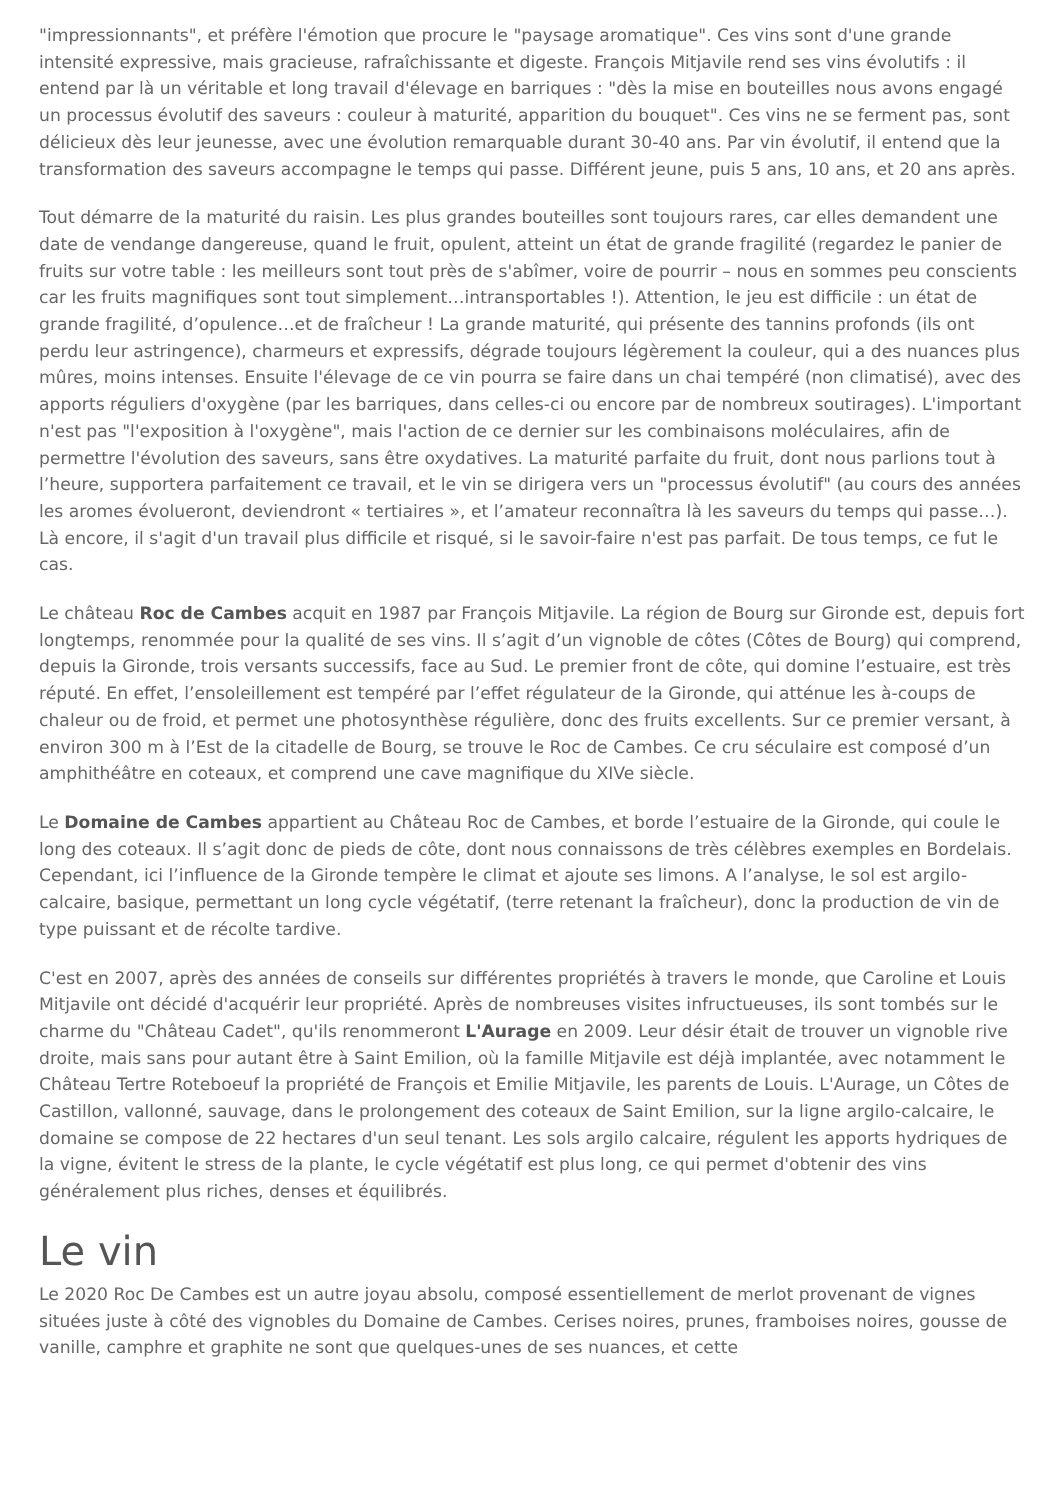"impressionnants", et préfère l'émotion que procure le "paysage aromatique". Ces vins sont d'une grande intensité expressive, mais gracieuse, rafraîchissante et digeste. François Mitjavile rend ses vins évolutifs : il entend par là un véritable et long travail d'élevage en barriques : "dès la mise en bouteilles nous avons engagé un processus évolutif des saveurs : couleur à maturité, apparition du bouquet". Ces vins ne se ferment pas, sont délicieux dès leur jeunesse, avec une évolution remarquable durant 30-40 ans. Par vin évolutif, il entend que la transformation des saveurs accompagne le temps qui passe. Différent jeune, puis 5 ans, 10 ans, et 20 ans après.
Tout démarre de la maturité du raisin. Les plus grandes bouteilles sont toujours rares, car elles demandent une date de vendange dangereuse, quand le fruit, opulent, atteint un état de grande fragilité (regardez le panier de fruits sur votre table : les meilleurs sont tout près de s'abîmer, voire de pourrir – nous en sommes peu conscients car les fruits magnifiques sont tout simplement…intransportables !). Attention, le jeu est difficile : un état de grande fragilité, d’opulence…et de fraîcheur ! La grande maturité, qui présente des tannins profonds (ils ont perdu leur astringence), charmeurs et expressifs, dégrade toujours légèrement la couleur, qui a des nuances plus mûres, moins intenses. Ensuite l'élevage de ce vin pourra se faire dans un chai tempéré (non climatisé), avec des apports réguliers d'oxygène (par les barriques, dans celles-ci ou encore par de nombreux soutirages). L'important n'est pas "l'exposition à l'oxygène", mais l'action de ce dernier sur les combinaisons moléculaires, afin de permettre l'évolution des saveurs, sans être oxydatives. La maturité parfaite du fruit, dont nous parlions tout à l’heure, supportera parfaitement ce travail, et le vin se dirigera vers un "processus évolutif" (au cours des années les aromes évolueront, deviendront « tertiaires », et l’amateur reconnaîtra là les saveurs du temps qui passe…). Là encore, il s'agit d'un travail plus difficile et risqué, si le savoir-faire n'est pas parfait. De tous temps, ce fut le cas.
Le château Roc de Cambes acquit en 1987 par François Mitjavile. La région de Bourg sur Gironde est, depuis fort longtemps, renommée pour la qualité de ses vins. Il s’agit d’un vignoble de côtes (Côtes de Bourg) qui comprend, depuis la Gironde, trois versants successifs, face au Sud. Le premier front de côte, qui domine l’estuaire, est très réputé. En effet, l’ensoleillement est tempéré par l’effet régulateur de la Gironde, qui atténue les à-coups de chaleur ou de froid, et permet une photosynthèse régulière, donc des fruits excellents. Sur ce premier versant, à environ 300 m à l’Est de la citadelle de Bourg, se trouve le Roc de Cambes. Ce cru séculaire est composé d’un amphithéâtre en coteaux, et comprend une cave magnifique du XIVe siècle.
Le Domaine de Cambes appartient au Château Roc de Cambes, et borde l’estuaire de la Gironde, qui coule le long des coteaux. Il s’agit donc de pieds de côte, dont nous connaissons de très célèbres exemples en Bordelais. Cependant, ici l’influence de la Gironde tempère le climat et ajoute ses limons. A l’analyse, le sol est argilo-calcaire, basique, permettant un long cycle végétatif, (terre retenant la fraîcheur), donc la production de vin de type puissant et de récolte tardive.
C'est en 2007, après des années de conseils sur différentes propriétés à travers le monde, que Caroline et Louis Mitjavile ont décidé d'acquérir leur propriété. Après de nombreuses visites infructueuses, ils sont tombés sur le charme du "Château Cadet", qu'ils renommeront L'Aurage en 2009. Leur désir était de trouver un vignoble rive droite, mais sans pour autant être à Saint Emilion, où la famille Mitjavile est déjà implantée, avec notamment le Château Tertre Roteboeuf la propriété de François et Emilie Mitjavile, les parents de Louis. L'Aurage, un Côtes de Castillon, vallonné, sauvage, dans le prolongement des coteaux de Saint Emilion, sur la ligne argilo-calcaire, le domaine se compose de 22 hectares d'un seul tenant. Les sols argilo calcaire, régulent les apports hydriques de la vigne, évitent le stress de la plante, le cycle végétatif est plus long, ce qui permet d'obtenir des vins généralement plus riches, denses et équilibrés.
Le vin
Le 2020 Roc De Cambes est un autre joyau absolu, composé essentiellement de merlot provenant de vignes situées juste à côté des vignobles du Domaine de Cambes. Cerises noires, prunes, framboises noires, gousse de vanille, camphre et graphite ne sont que quelques-unes de ses nuances, et cette